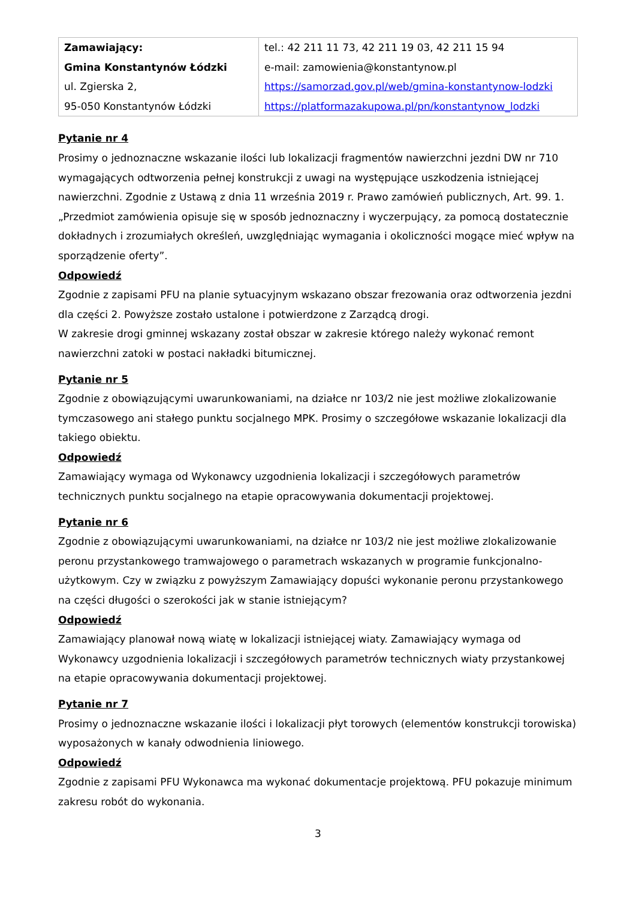| Zamawiający: Gmina Konstantynów Łódzki ul. Zgierska 2, 95-050 Konstantynów Łódzki | tel.: 42 211 11 73, 42 211 19 03, 42 211 15 94 e-mail: zamowienia@konstantynow.pl https://samorzad.gov.pl/web/gmina-konstantynow-lodzki https://platformazakupowa.pl/pn/konstantynow_lodzki |
Pytanie nr 4
Prosimy o jednoznaczne wskazanie ilości lub lokalizacji fragmentów nawierzchni jezdni DW nr 710 wymagających odtworzenia pełnej konstrukcji z uwagi na występujące uszkodzenia istniejącej nawierzchni. Zgodnie z Ustawą z dnia 11 września 2019 r. Prawo zamówień publicznych, Art. 99. 1. „Przedmiot zamówienia opisuje się w sposób jednoznaczny i wyczerpujący, za pomocą dostatecznie dokładnych i zrozumiałych określeń, uwzględniając wymagania i okoliczności mogące mieć wpływ na sporządzenie oferty”.
Odpowiedź
Zgodnie z zapisami PFU na planie sytuacyjnym wskazano obszar frezowania oraz odtworzenia jezdni dla części 2. Powyższe zostało ustalone i potwierdzone z Zarządcą drogi.
W zakresie drogi gminnej wskazany został obszar w zakresie którego należy wykonać remont nawierzchni zatoki w postaci nakładki bitumicznej.
Pytanie nr 5
Zgodnie z obowiązującymi uwarunkowaniami, na działce nr 103/2 nie jest możliwe zlokalizowanie tymczasowego ani stałego punktu socjalnego MPK. Prosimy o szczegółowe wskazanie lokalizacji dla takiego obiektu.
Odpowiedź
Zamawiający wymaga od Wykonawcy uzgodnienia lokalizacji i szczegółowych parametrów technicznych punktu socjalnego na etapie opracowywania dokumentacji projektowej.
Pytanie nr 6
Zgodnie z obowiązującymi uwarunkowaniami, na działce nr 103/2 nie jest możliwe zlokalizowanie peronu przystankowego tramwajowego o parametrach wskazanych w programie funkcjonalno-użytkowym. Czy w związku z powyższym Zamawiający dopuści wykonanie peronu przystankowego na części długości o szerokości jak w stanie istniejącym?
Odpowiedź
Zamawiający planował nową wiatę w lokalizacji istniejącej wiaty. Zamawiający wymaga od Wykonawcy uzgodnienia lokalizacji i szczegółowych parametrów technicznych wiaty przystankowej na etapie opracowywania dokumentacji projektowej.
Pytanie nr 7
Prosimy o jednoznaczne wskazanie ilości i lokalizacji płyt torowych (elementów konstrukcji torowiska) wyposażonych w kanały odwodnienia liniowego.
Odpowiedź
Zgodnie z zapisami PFU Wykonawca ma wykonać dokumentacje projektową. PFU pokazuje minimum zakresu robót do wykonania.
3